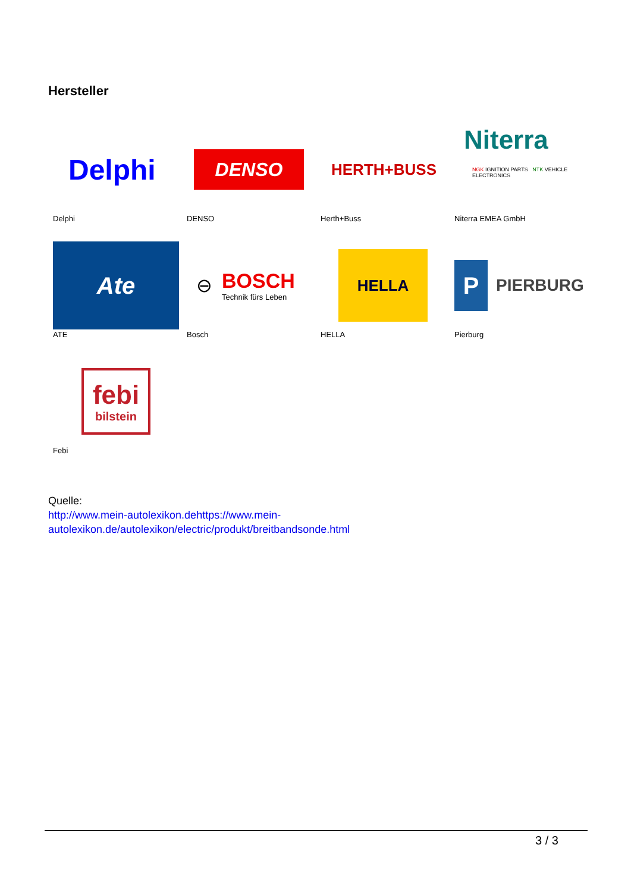Hersteller
Delphi
Delphi
DENSO
DENSO
HERTH+BUSS
Herth+Buss
Niterra
NGK IGNITION PARTS NTK VEHICLE ELECTRONICS
Niterra EMEA GmbH
Ate
ATE
⊖ BOSCH
Technik fürs Leben
Bosch
HELLA
HELLA
P PIERBURG
Pierburg
febi
bilstein
Febi
Quelle:
http://www.mein-autolexikon.dehttps://www.mein-
autolexikon.de/autolexikon/electric/produkt/breitbandsonde.html
3 / 3